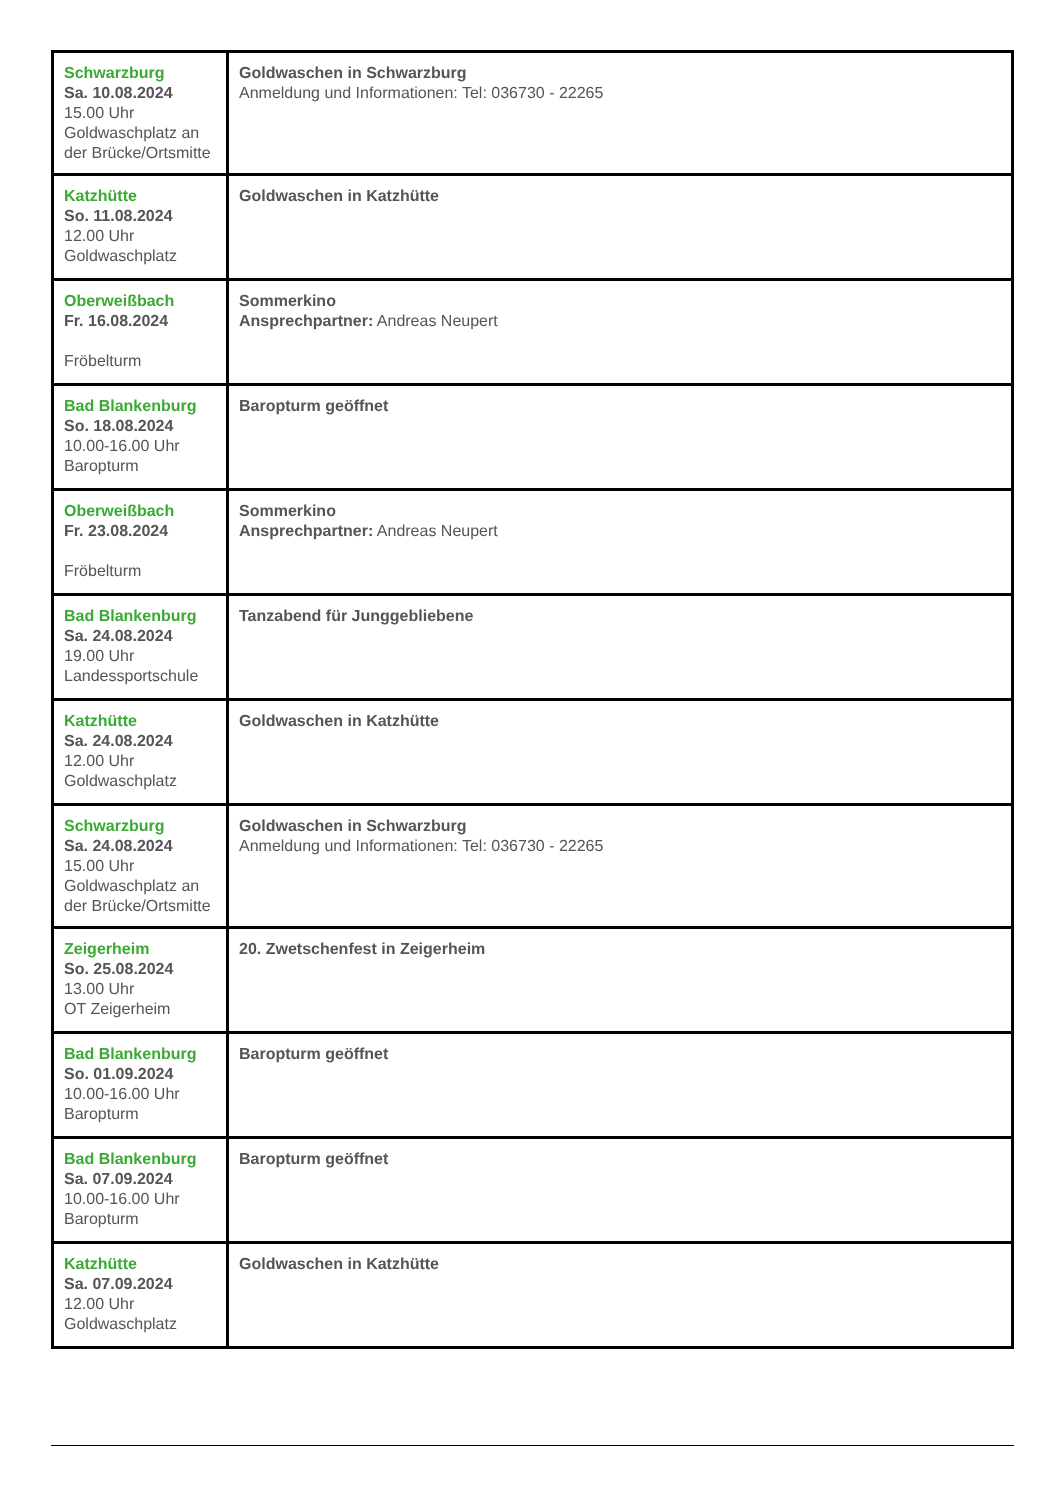| Schwarzburg Sa. 10.08.2024 15.00 Uhr Goldwaschplatz an der Brücke/Ortsmitte | Goldwaschen in Schwarzburg Anmeldung und Informationen: Tel: 036730 - 22265 |
| Katzhütte So. 11.08.2024 12.00 Uhr Goldwaschplatz | Goldwaschen in Katzhütte |
| Oberweißbach Fr. 16.08.2024 Fröbelturm | Sommerkino Ansprechpartner: Andreas Neupert |
| Bad Blankenburg So. 18.08.2024 10.00-16.00 Uhr Baropturm | Baropturm geöffnet |
| Oberweißbach Fr. 23.08.2024 Fröbelturm | Sommerkino Ansprechpartner: Andreas Neupert |
| Bad Blankenburg Sa. 24.08.2024 19.00 Uhr Landessportschule | Tanzabend für Junggebliebene |
| Katzhütte Sa. 24.08.2024 12.00 Uhr Goldwaschplatz | Goldwaschen in Katzhütte |
| Schwarzburg Sa. 24.08.2024 15.00 Uhr Goldwaschplatz an der Brücke/Ortsmitte | Goldwaschen in Schwarzburg Anmeldung und Informationen: Tel: 036730 - 22265 |
| Zeigerheim So. 25.08.2024 13.00 Uhr OT Zeigerheim | 20. Zwetschenfest in Zeigerheim |
| Bad Blankenburg So. 01.09.2024 10.00-16.00 Uhr Baropturm | Baropturm geöffnet |
| Bad Blankenburg Sa. 07.09.2024 10.00-16.00 Uhr Baropturm | Baropturm geöffnet |
| Katzhütte Sa. 07.09.2024 12.00 Uhr Goldwaschplatz | Goldwaschen in Katzhütte |